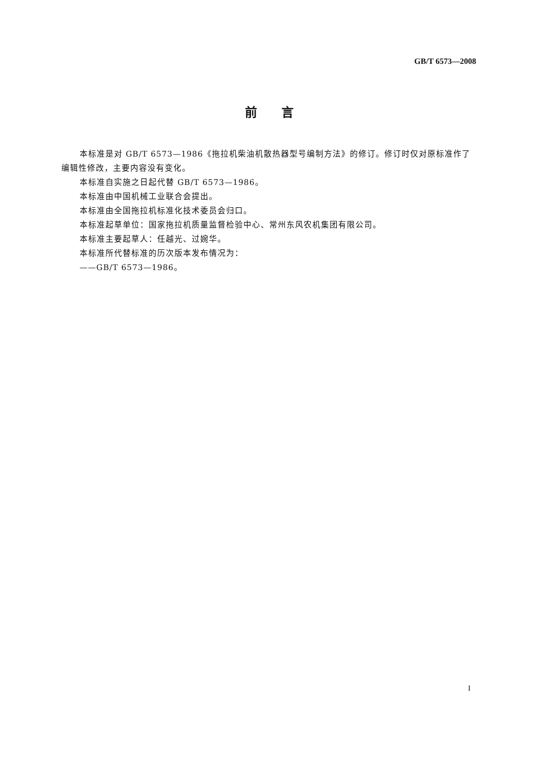GB/T 6573—2008
前　　言
本标准是对 GB/T 6573—1986《拖拉机柴油机散热器型号编制方法》的修订。修订时仅对原标准作了编辑性修改，主要内容没有变化。
本标准自实施之日起代替 GB/T 6573—1986。
本标准由中国机械工业联合会提出。
本标准由全国拖拉机标准化技术委员会归口。
本标准起草单位：国家拖拉机质量监督检验中心、常州东风农机集团有限公司。
本标准主要起草人：任越光、过婉华。
本标准所代替标准的历次版本发布情况为：
——GB/T 6573—1986。
I